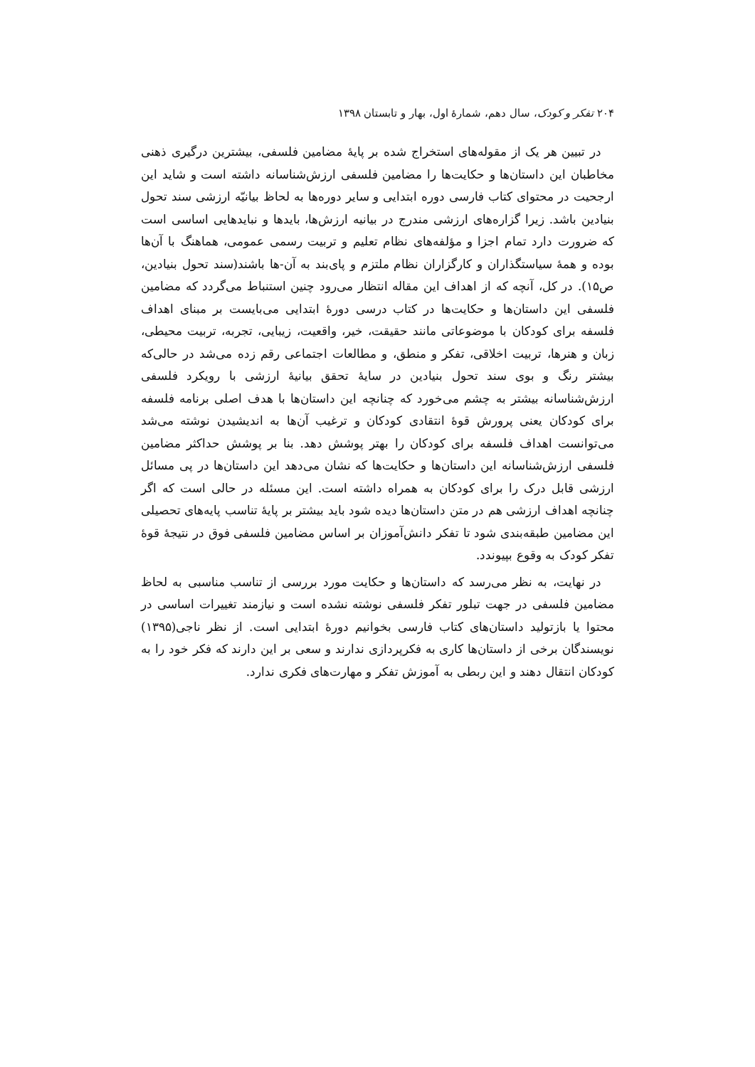۲۰۴ تفکر و کودک، سال دهم، شمارهٔ اول، بهار و تابستان ۱۳۹۸
در تبیین هر یک از مقوله‌های استخراج شده بر پایهٔ مضامین فلسفی، بیشترین درگیری ذهنی مخاطبان این داستان‌ها و حکایت‌ها را مضامین فلسفی ارزش‌شناسانه داشته است و شاید این ارجحیت در محتوای کتاب فارسی دوره ابتدایی و سایر دوره‌ها به لحاظ بیانیّه ارزشی سند تحول بنیادین باشد. زیرا گزاره‌های ارزشی مندرج در بیانیه ارزش‌ها، بایدها و نبایدهایی اساسی است که ضرورت دارد تمام اجزا و مؤلفه‌های نظام تعلیم و تربیت رسمی عمومی، هماهنگ با آن‌ها بوده و همهٔ سیاستگذاران و کارگزاران نظام ملتزم و پای‌بند به آن-ها باشند(سند تحول بنیادین، ص۱۵). در کل، آنچه که از اهداف این مقاله انتظار می‌رود چنین استنباط می‌گردد که مضامین فلسفی این داستان‌ها و حکایت‌ها در کتاب درسی دورهٔ ابتدایی می‌بایست بر مبنای اهداف فلسفه برای کودکان با موضوعاتی مانند حقیقت، خیر، واقعیت، زیبایی، تجربه، تربیت محیطی، زبان و هنرها، تربیت اخلاقی، تفکر و منطق، و مطالعات اجتماعی رقم زده می‌شد در حالی‌که بیشتر رنگ و بوی سند تحول بنیادین در سایهٔ تحقق بیانیهٔ ارزشی با رویکرد فلسفی ارزش‌شناسانه بیشتر به چشم می‌خورد که چنانچه این داستان‌ها با هدف اصلی برنامه فلسفه برای کودکان یعنی پرورش قوهٔ انتقادی کودکان و ترغیب آن‌ها به اندیشیدن نوشته می‌شد می‌توانست اهداف فلسفه برای کودکان را بهتر پوشش دهد. بنا بر پوشش حداکثر مضامین فلسفی ارزش‌شناسانه این داستان‌ها و حکایت‌ها که نشان می‌دهد این داستان‌ها در پی مسائل ارزشی قابل درک را برای کودکان به همراه داشته است. این مسئله در حالی است که اگر چنانچه اهداف ارزشی هم در متن داستان‌ها دیده شود باید بیشتر بر پایهٔ تناسب پایه‌های تحصیلی این مضامین طبقه‌بندی شود تا تفکر دانش‌آموزان بر اساس مضامین فلسفی فوق در نتیجهٔ قوهٔ تفکر کودک به وقوع بپیوندد.
در نهایت، به نظر می‌رسد که داستان‌ها و حکایت مورد بررسی از تناسب مناسبی به لحاظ مضامین فلسفی در جهت تبلور تفکر فلسفی نوشته نشده است و نیازمند تغییرات اساسی در محتوا یا بازتولید داستان‌های کتاب فارسی بخوانیم دورهٔ ابتدایی است. از نظر ناجی(۱۳۹۵) نویسندگان برخی از داستان‌ها کاری به فکرپردازی ندارند و سعی بر این دارند که فکر خود را به کودکان انتقال دهند و این ربطی به آموزش تفکر و مهارت‌های فکری ندارد.